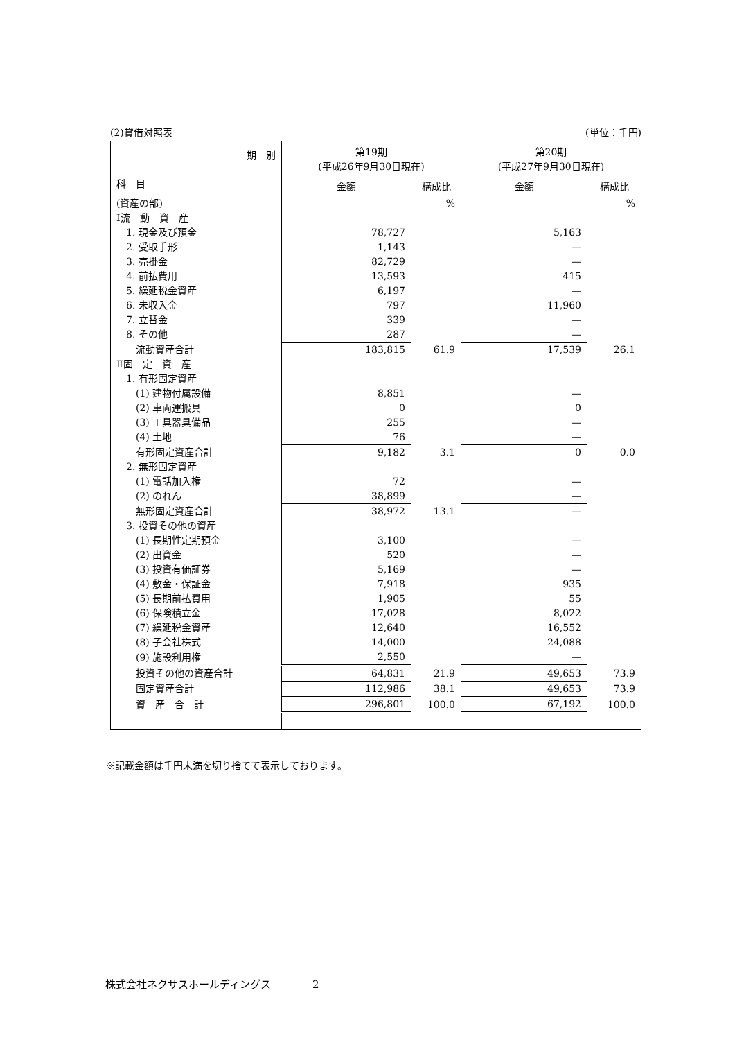(2)貸借対照表 (単位：千円)
| 期 別 科 目 | 第19期 (平成26年9月30日現在) | | 第20期 (平成27年9月30日現在) | |
| --- | --- | --- | --- | --- |
| | 金額 | 構成比 | 金額 | 構成比 |
| (資産の部) | | % | | % |
| Ⅰ流 動 資 産 | | | | |
| 1. 現金及び預金 | 78,727 | | 5,163 | |
| 2. 受取手形 | 1,143 | | ― | |
| 3. 売掛金 | 82,729 | | ― | |
| 4. 前払費用 | 13,593 | | 415 | |
| 5. 繰延税金資産 | 6,197 | | ― | |
| 6. 未収入金 | 797 | | 11,960 | |
| 7. 立替金 | 339 | | ― | |
| 8. その他 | 287 | | ― | |
| 流動資産合計 | 183,815 | 61.9 | 17,539 | 26.1 |
| Ⅱ固 定 資 産 | | | | |
| 1. 有形固定資産 | | | | |
| (1) 建物付属設備 | 8,851 | | ― | |
| (2) 車両運搬具 | 0 | | 0 | |
| (3) 工具器具備品 | 255 | | ― | |
| (4) 土地 | 76 | | ― | |
| 有形固定資産合計 | 9,182 | 3.1 | 0 | 0.0 |
| 2. 無形固定資産 | | | | |
| (1) 電話加入権 | 72 | | ― | |
| (2) のれん | 38,899 | | ― | |
| 無形固定資産合計 | 38,972 | 13.1 | ― | |
| 3. 投資その他の資産 | | | | |
| (1) 長期性定期預金 | 3,100 | | ― | |
| (2) 出資金 | 520 | | ― | |
| (3) 投資有価証券 | 5,169 | | ― | |
| (4) 敷金・保証金 | 7,918 | | 935 | |
| (5) 長期前払費用 | 1,905 | | 55 | |
| (6) 保険積立金 | 17,028 | | 8,022 | |
| (7) 繰延税金資産 | 12,640 | | 16,552 | |
| (8) 子会社株式 | 14,000 | | 24,088 | |
| (9) 施設利用権 | 2,550 | | ― | |
| 投資その他の資産合計 | 64,831 | 21.9 | 49,653 | 73.9 |
| 固定資産合計 | 112,986 | 38.1 | 49,653 | 73.9 |
| 資 産 合 計 | 296,801 | 100.0 | 67,192 | 100.0 |
※記載金額は千円未満を切り捨てて表示しております。
株式会社ネクサスホールディングス　　　　2